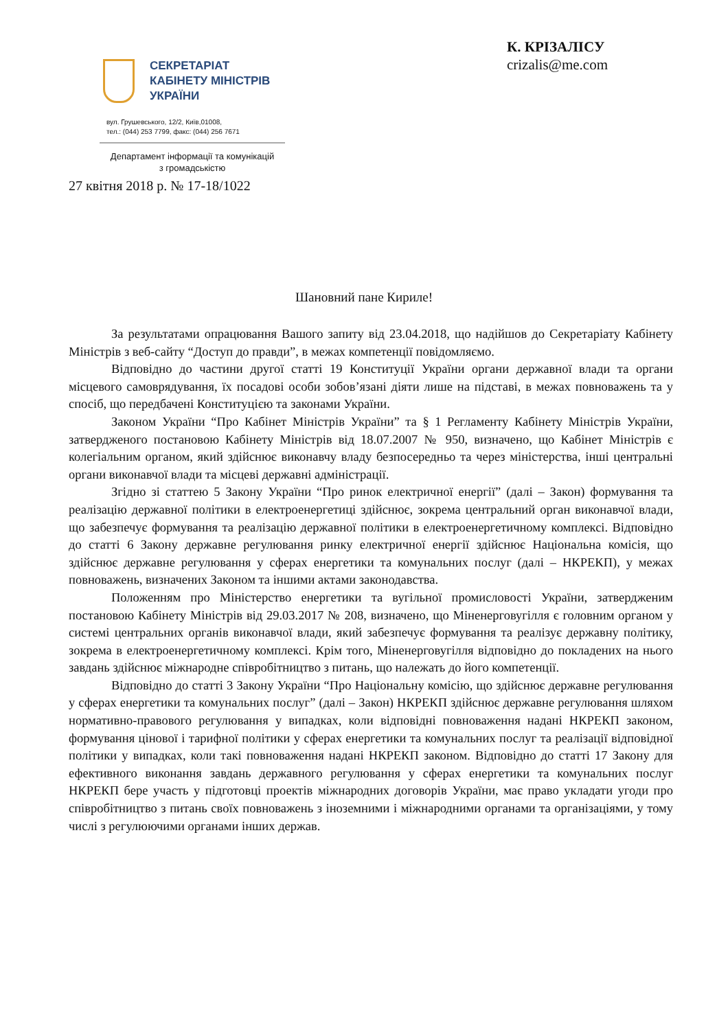СЕКРЕТАРІАТ
КАБІНЕТУ МІНІСТРІВ
УКРАЇНИ
вул. Грушевського, 12/2, Київ,01008,
тел.: (044) 253 7799, факс: (044) 256 7671
Департамент інформації та комунікацій з громадськістю
27 квітня 2018 р. № 17-18/1022
К. КРІЗАЛІСУ
crizalis@me.com
Шановний пане Кириле!
За результатами опрацювання Вашого запиту від 23.04.2018, що надійшов до Секретаріату Кабінету Міністрів з веб-сайту “Доступ до правди”, в межах компетенції повідомляємо.
Відповідно до частини другої статті 19 Конституції України органи державної влади та органи місцевого самоврядування, їх посадові особи зобов’язані діяти лише на підставі, в межах повноважень та у спосіб, що передбачені Конституцією та законами України.
Законом України “Про Кабінет Міністрів України” та § 1 Регламенту Кабінету Міністрів України, затвердженого постановою Кабінету Міністрів від 18.07.2007 № 950, визначено, що Кабінет Міністрів є колегіальним органом, який здійснює виконавчу владу безпосередньо та через міністерства, інші центральні органи виконавчої влади та місцеві державні адміністрації.
Згідно зі статтею 5 Закону України “Про ринок електричної енергії” (далі – Закон) формування та реалізацію державної політики в електроенергетиці здійснює, зокрема центральний орган виконавчої влади, що забезпечує формування та реалізацію державної політики в електроенергетичному комплексі. Відповідно до статті 6 Закону державне регулювання ринку електричної енергії здійснює Національна комісія, що здійснює державне регулювання у сферах енергетики та комунальних послуг (далі – НКРЕКП), у межах повноважень, визначених Законом та іншими актами законодавства.
Положенням про Міністерство енергетики та вугільної промисловості України, затвердженим постановою Кабінету Міністрів від 29.03.2017 № 208, визначено, що Міненерговугілля є головним органом у системі центральних органів виконавчої влади, який забезпечує формування та реалізує державну політику, зокрема в електроенергетичному комплексі. Крім того, Міненерговугілля відповідно до покладених на нього завдань здійснює міжнародне співробітництво з питань, що належать до його компетенції.
Відповідно до статті 3 Закону України “Про Національну комісію, що здійснює державне регулювання у сферах енергетики та комунальних послуг” (далі – Закон) НКРЕКП здійснює державне регулювання шляхом нормативно-правового регулювання у випадках, коли відповідні повноваження надані НКРЕКП законом, формування цінової і тарифної політики у сферах енергетики та комунальних послуг та реалізації відповідної політики у випадках, коли такі повноваження надані НКРЕКП законом. Відповідно до статті 17 Закону для ефективного виконання завдань державного регулювання у сферах енергетики та комунальних послуг НКРЕКП бере участь у підготовці проектів міжнародних договорів України, має право укладати угоди про співробітництво з питань своїх повноважень з іноземними і міжнародними органами та організаціями, у тому числі з регулюючими органами інших держав.